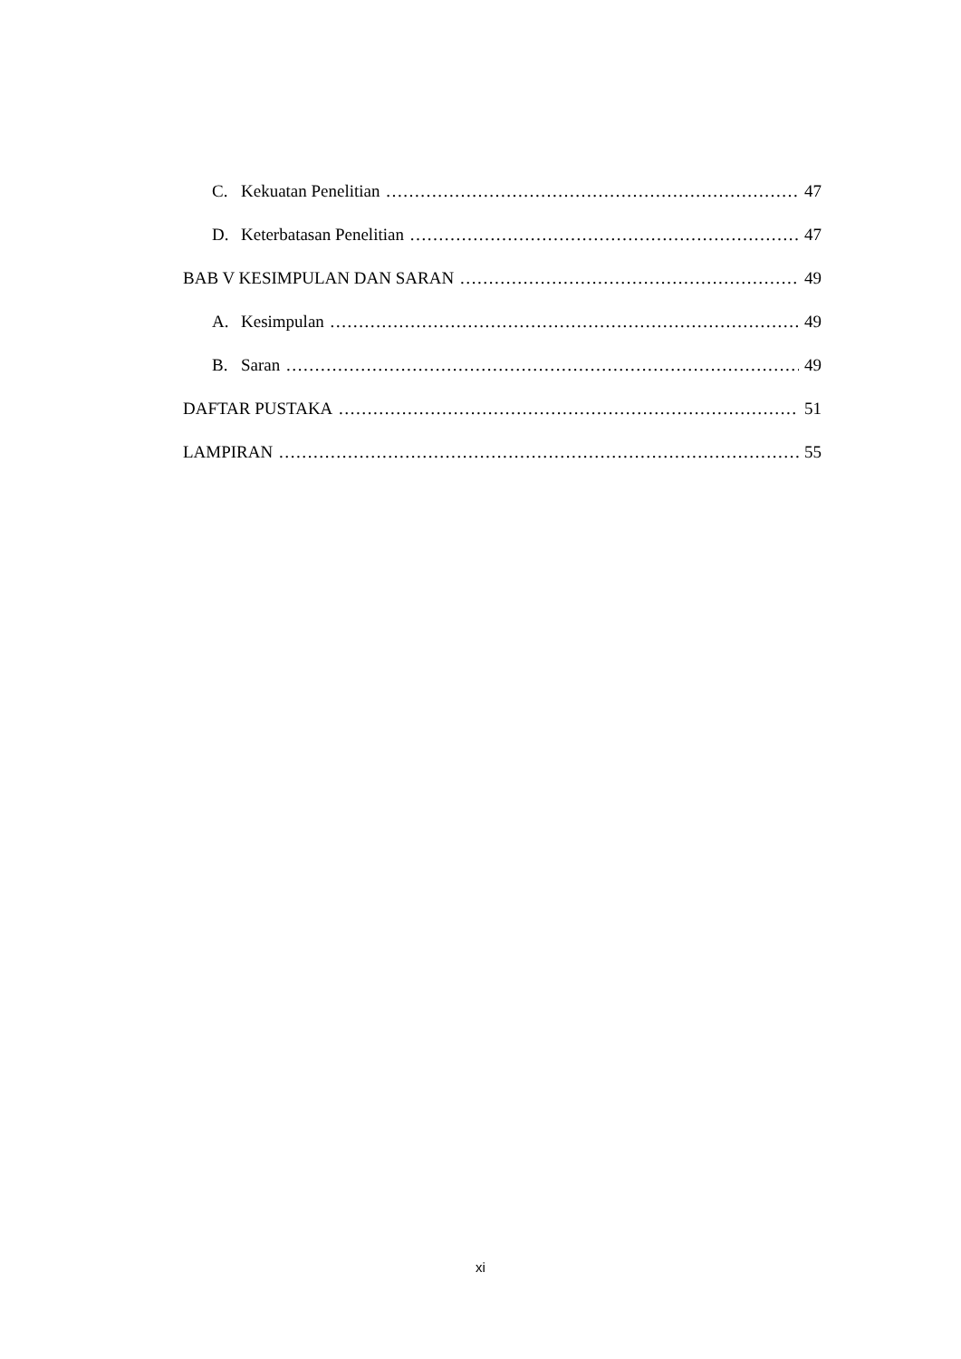C. Kekuatan Penelitian 47
D. Keterbatasan Penelitian 47
BAB V KESIMPULAN DAN SARAN 49
A. Kesimpulan 49
B. Saran 49
DAFTAR PUSTAKA 51
LAMPIRAN 55
xi